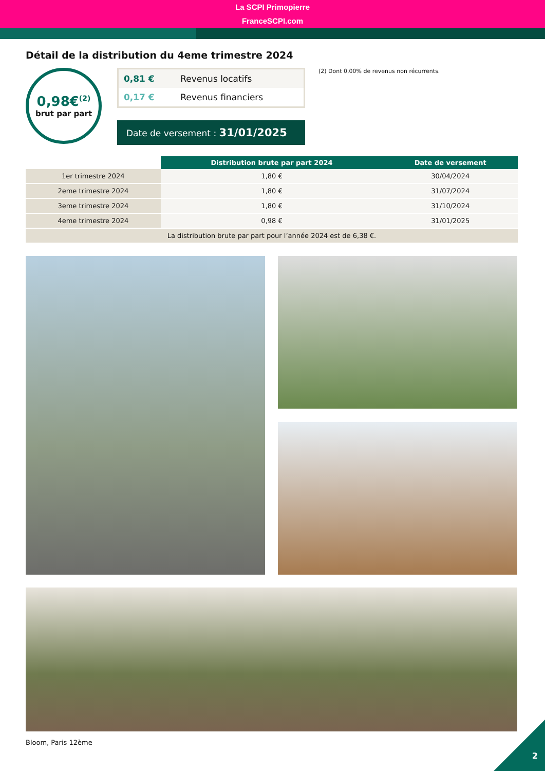La SCPI Primopierre
FranceSCPI.com
Détail de la distribution du 4eme trimestre 2024
0,98€<sup>(2)</sup>
brut par part
| 0,81 € | Revenus locatifs |
| 0,17 € | Revenus financiers |
Date de versement : 31/01/2025
(2) Dont 0,00% de revenus non récurrents.
| | Distribution brute par part 2024 | Date de versement |
| --- | --- | --- |
| 1er trimestre 2024 | 1,80 € | 30/04/2024 |
| 2eme trimestre 2024 | 1,80 € | 31/07/2024 |
| 3eme trimestre 2024 | 1,80 € | 31/10/2024 |
| 4eme trimestre 2024 | 0,98 € | 31/01/2025 |
| La distribution brute par part pour l’année 2024 est de 6,38 €. | | |
Bloom, Paris 12ème
2